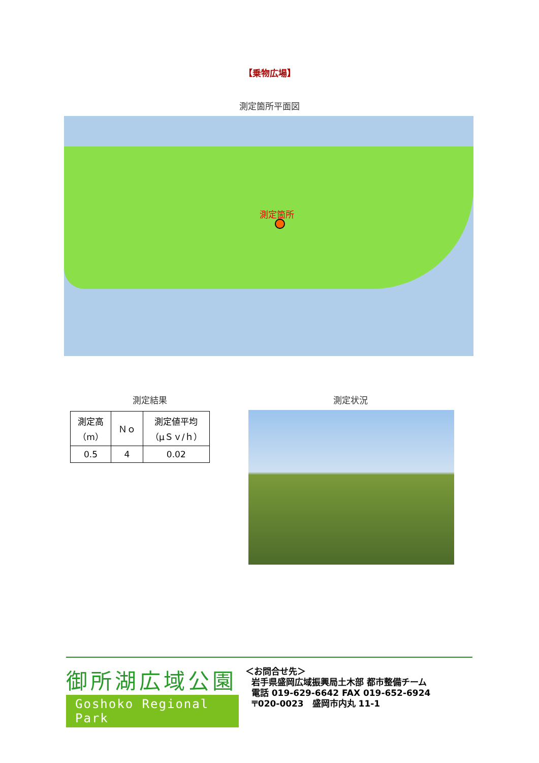【乗物広場】
測定箇所平面図
測定箇所
測定結果 測定状況
| 測定高 （m） | Ｎｏ | 測定値平均 （μＳｖ/ｈ） |
| --- | --- | --- |
| 0.5 | 4 | 0.02 |
御所湖広域公園
Goshoko Regional Park
＜お問合せ先＞
岩手県盛岡広域振興局土木部 都市整備チーム
電話 019-629-6642 FAX 019-652-6924
〒020-0023　盛岡市内丸 11-1